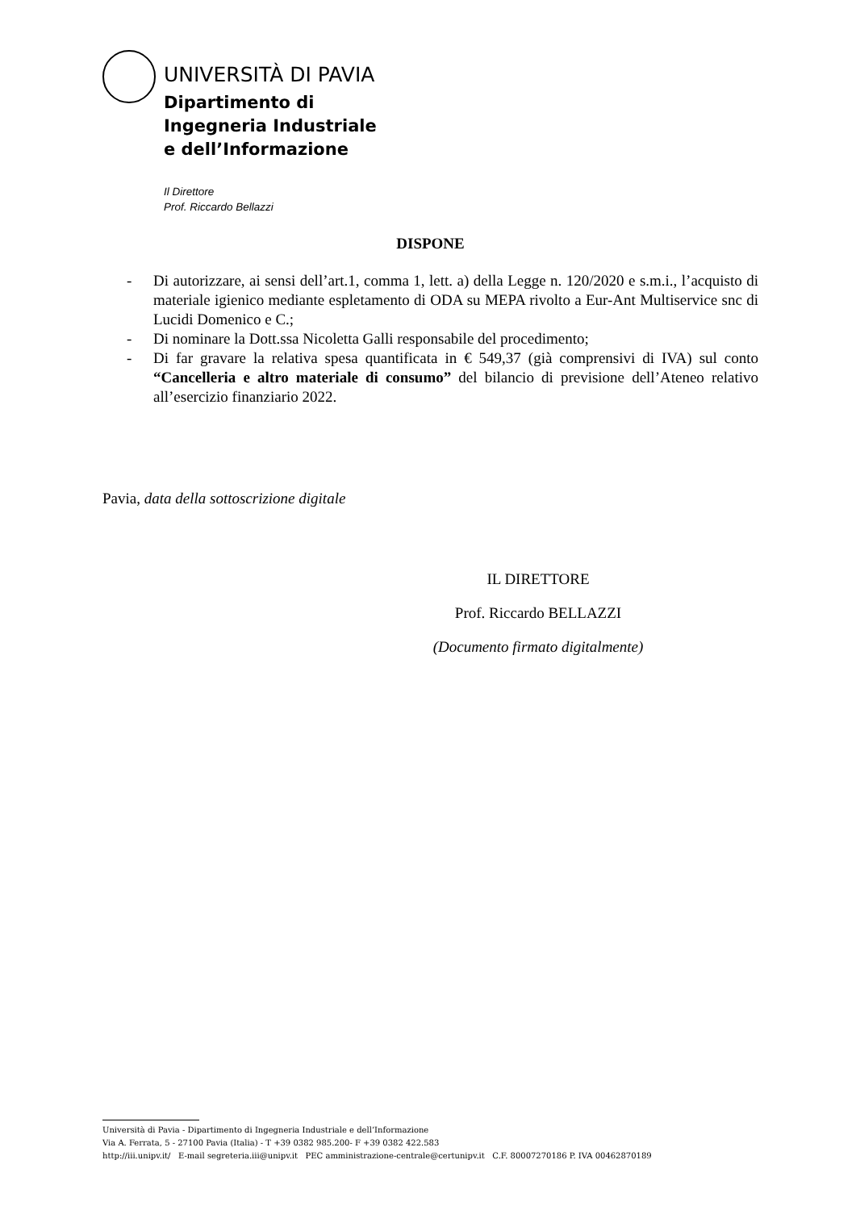UNIVERSITÀ DI PAVIA
Dipartimento di
Ingegneria Industriale
e dell’Informazione
Il Direttore
Prof. Riccardo Bellazzi
DISPONE
- Di autorizzare, ai sensi dell’art.1, comma 1, lett. a) della Legge n. 120/2020 e s.m.i., l’acquisto di materiale igienico mediante espletamento di ODA su MEPA rivolto a Eur-Ant Multiservice snc di Lucidi Domenico e C.;
- Di nominare la Dott.ssa Nicoletta Galli responsabile del procedimento;
- Di far gravare la relativa spesa quantificata in € 549,37 (già comprensivi di IVA) sul conto “Cancelleria e altro materiale di consumo” del bilancio di previsione dell’Ateneo relativo all’esercizio finanziario 2022.
Pavia, data della sottoscrizione digitale
IL DIRETTORE
Prof. Riccardo BELLAZZI
(Documento firmato digitalmente)
Università di Pavia - Dipartimento di Ingegneria Industriale e dell’Informazione
Via A. Ferrata, 5 - 27100 Pavia (Italia) - T +39 0382 985.200- F +39 0382 422.583
http://iii.unipv.it/ E-mail segreteria.iii@unipv.it PEC amministrazione-centrale@certunipv.it C.F. 80007270186 P. IVA 00462870189